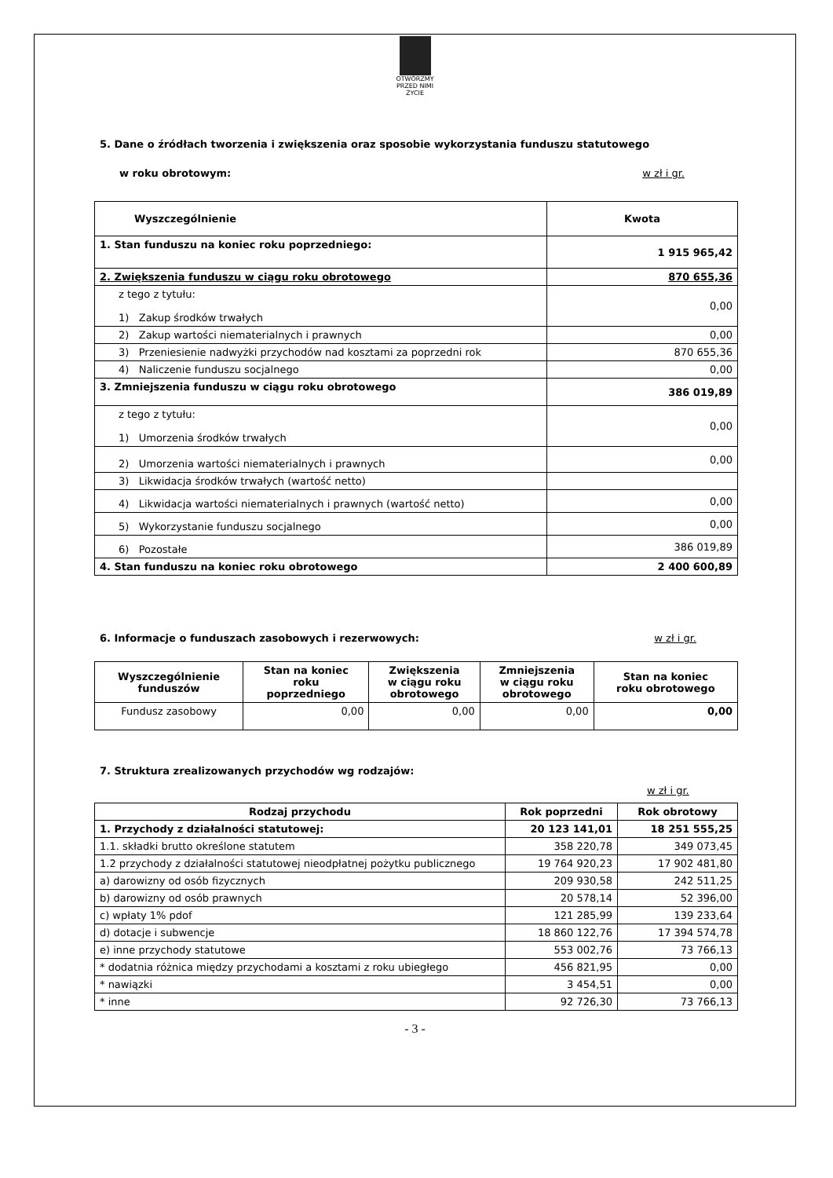OTWÓRZMY PRZED NIMI ŻYCIE
5. Dane o źródłach tworzenia i zwiększenia oraz sposobie wykorzystania funduszu statutowego
w roku obrotowym: w zł i gr.
| Wyszczególnienie | Kwota |
| --- | --- |
| 1. Stan funduszu na koniec roku poprzedniego: | 1 915 965,42 |
| 2. Zwiększenia funduszu w ciągu roku obrotowego | 870 655,36 |
| z tego z tytułu: 1) Zakup środków trwałych | 0,00 |
| 2) Zakup wartości niematerialnych i prawnych | 0,00 |
| 3) Przeniesienie nadwyżki przychodów nad kosztami za poprzedni rok | 870 655,36 |
| 4) Naliczenie funduszu socjalnego | 0,00 |
| 3. Zmniejszenia funduszu w ciągu roku obrotowego | 386 019,89 |
| z tego z tytułu: 1) Umorzenia środków trwałych | 0,00 |
| 2) Umorzenia wartości niematerialnych i prawnych | 0,00 |
| 3) Likwidacja środków trwałych (wartość netto) | |
| 4) Likwidacja wartości niematerialnych i prawnych (wartość netto) | 0,00 |
| 5) Wykorzystanie funduszu socjalnego | 0,00 |
| 6) Pozostałe | 386 019,89 |
| 4. Stan funduszu na koniec roku obrotowego | 2 400 600,89 |
6. Informacje o funduszach zasobowych i rezerwowych:
w zł i gr.
| Wyszczególnienie funduszów | Stan na koniec roku poprzedniego | Zwiększenia w ciągu roku obrotowego | Zmniejszenia w ciągu roku obrotowego | Stan na koniec roku obrotowego |
| --- | --- | --- | --- | --- |
| Fundusz zasobowy | 0,00 | 0,00 | 0,00 | 0,00 |
7. Struktura zrealizowanych przychodów wg rodzajów:
w zł i gr.
| Rodzaj przychodu | Rok poprzedni | Rok obrotowy |
| --- | --- | --- |
| 1. Przychody z działalności statutowej: | 20 123 141,01 | 18 251 555,25 |
| 1.1. składki brutto określone statutem | 358 220,78 | 349 073,45 |
| 1.2 przychody z działalności statutowej nieodpłatnej pożytku publicznego | 19 764 920,23 | 17 902 481,80 |
| a) darowizny od osób fizycznych | 209 930,58 | 242 511,25 |
| b) darowizny od osób prawnych | 20 578,14 | 52 396,00 |
| c) wpłaty 1% pdof | 121 285,99 | 139 233,64 |
| d) dotacje i subwencje | 18 860 122,76 | 17 394 574,78 |
| e) inne przychody statutowe | 553 002,76 | 73 766,13 |
| * dodatnia różnica między przychodami a kosztami z roku ubiegłego | 456 821,95 | 0,00 |
| * nawiązki | 3 454,51 | 0,00 |
| * inne | 92 726,30 | 73 766,13 |
- 3 -